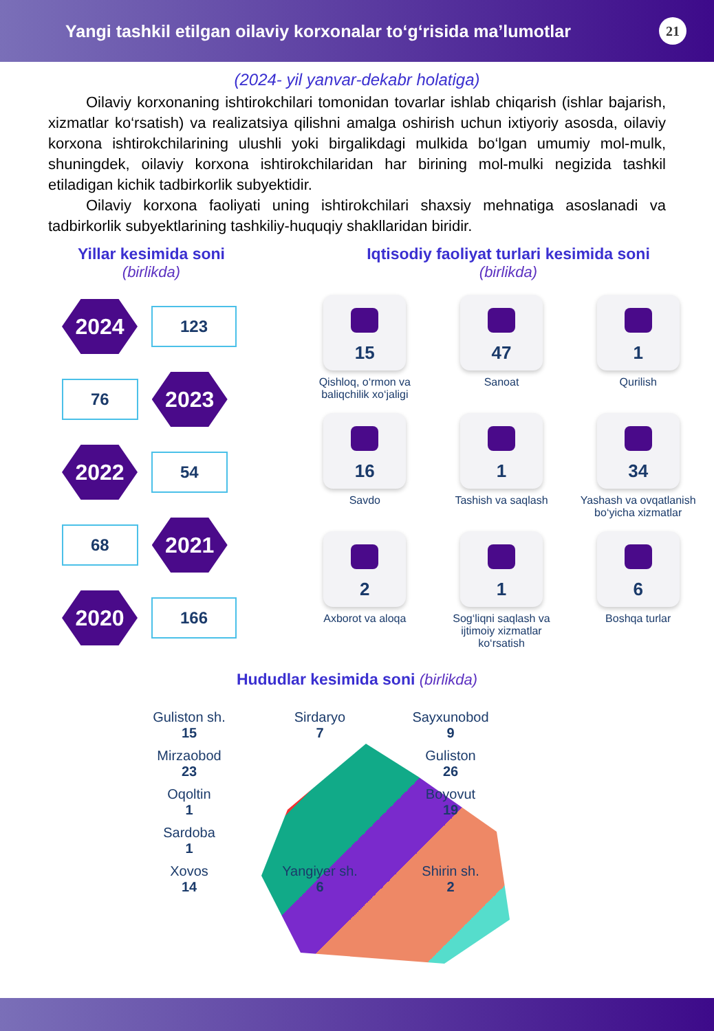Yangi tashkil etilgan oilaviy korxonalar to‘g‘risida ma’lumotlar
21
(2024- yil yanvar-dekabr holatiga)
Oilaviy korxonaning ishtirokchilari tomonidan tovarlar ishlab chiqarish (ishlar bajarish, xizmatlar ko‘rsatish) va realizatsiya qilishni amalga oshirish uchun ixtiyoriy asosda, oilaviy korxona ishtirokchilarining ulushli yoki birgalikdagi mulkida bo‘lgan umumiy mol-mulk, shuningdek, oilaviy korxona ishtirokchilaridan har birining mol-mulki negizida tashkil etiladigan kichik tadbirkorlik subyektidir.
Oilaviy korxona faoliyati uning ishtirokchilari shaxsiy mehnatiga asoslanadi va tadbirkorlik subyektlarining tashkiliy-huquqiy shakllaridan biridir.
Yillar kesimida soni
(birlikda)
2024
123
76
2023
2022
54
68
2021
2020
166
Iqtisodiy faoliyat turlari kesimida soni
(birlikda)
15
Qishloq, o‘rmon va baliqchilik xo‘jaligi
47
Sanoat
1
Qurilish
16
Savdo
1
Tashish va saqlash
34
Yashash va ovqatlanish bo‘yicha xizmatlar
2
Axborot va aloqa
1
Sog‘liqni saqlash va ijtimoiy xizmatlar ko‘rsatish
6
Boshqa turlar
Hududlar kesimida soni (birlikda)
Guliston sh.
15
Sirdaryo
7
Sayxunobod
9
Mirzaobod
23
Guliston
26
Oqoltin
1
Boyovut
19
Sardoba
1
Xovos
14
Yangiyer sh.
6
Shirin sh.
2